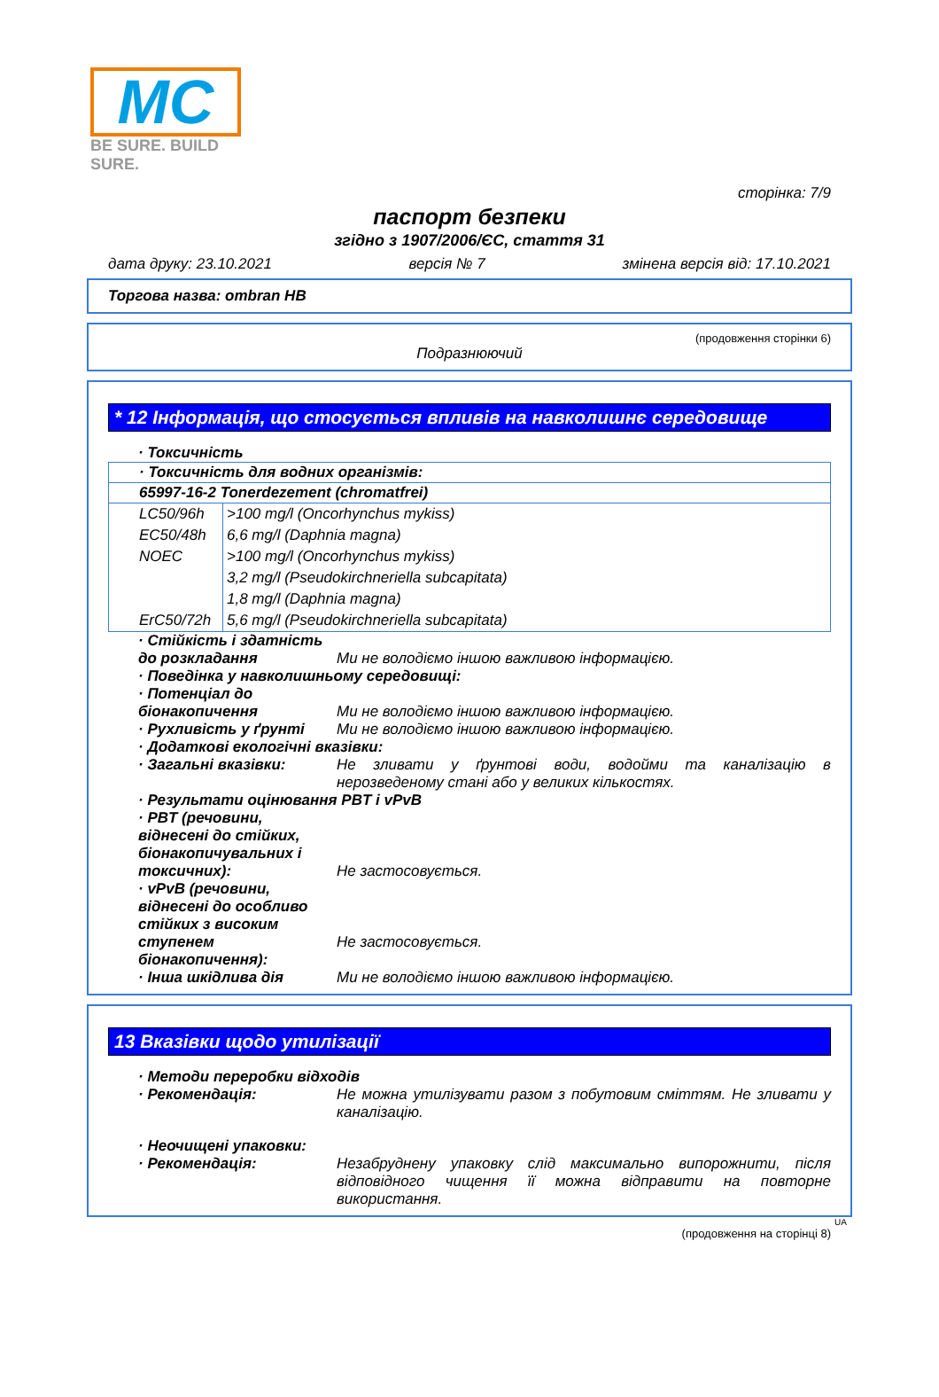MC
BE SURE. BUILD SURE.
сторінка: 7/9
паспорт безпеки
згідно з 1907/2006/ЄС, стаття 31
дата друку: 23.10.2021 версія № 7 змінена версія від: 17.10.2021
Торгова назва: ombran HB
(продовження сторінки 6)
Подразнюючий
* 12 Інформація, що стосується впливів на навколишнє середовище
· Токсичність
| · Токсичність для водних організмів: | |
| --- | --- |
| 65997-16-2 Tonerdezement (chromatfrei) | |
| LC50/96h | >100 mg/l (Oncorhynchus mykiss) |
| EC50/48h | 6,6 mg/l (Daphnia magna) |
| NOEC | >100 mg/l (Oncorhynchus mykiss) |
| | 3,2 mg/l (Pseudokirchneriella subcapitata) |
| | 1,8 mg/l (Daphnia magna) |
| ErC50/72h | 5,6 mg/l (Pseudokirchneriella subcapitata) |
· Стійкість і здатність до розкладання
Ми не володіємо іншою важливою інформацією.
· Поведінка у навколишньому середовищі:
· Потенціал до біонакопичення
Ми не володіємо іншою важливою інформацією.
· Рухливість у ґрунті Ми не володіємо іншою важливою інформацією.
· Додаткові екологічні вказівки:
· Загальні вказівки: Не зливати у ґрунтові води, водойми та каналізацію в нерозведеному стані або у великих кількостях.
· Результати оцінювання PBT і vPvB
· PBT (речовини, віднесені до стійких, біонакопичувальних і токсичних):
Не застосовується.
· vPvB (речовини, віднесені до особливо стійких з високим ступенем біонакопичення):
Не застосовується.
· Інша шкідлива дія Ми не володіємо іншою важливою інформацією.
13 Вказівки щодо утилізації
· Методи переробки відходів
· Рекомендація: Не можна утилізувати разом з побутовим сміттям. Не зливати у каналізацію.
· Неочищені упаковки:
· Рекомендація: Незабруднену упаковку слід максимально випорожнити, після відповідного чищення її можна відправити на повторне використання.
UA
(продовження на сторінці 8)